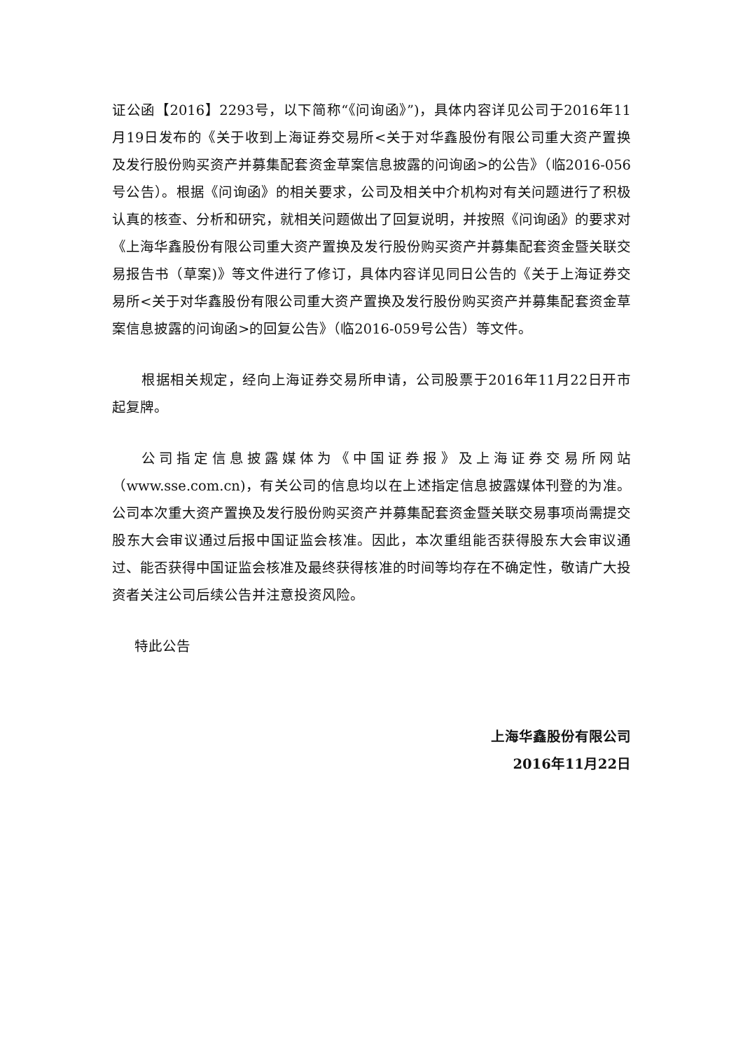证公函【2016】2293号，以下简称“《问询函》”)，具体内容详见公司于2016年11月19日发布的《关于收到上海证券交易所<关于对华鑫股份有限公司重大资产置换及发行股份购买资产并募集配套资金草案信息披露的问询函>的公告》（临2016-056号公告）。根据《问询函》的相关要求，公司及相关中介机构对有关问题进行了积极认真的核查、分析和研究，就相关问题做出了回复说明，并按照《问询函》的要求对《上海华鑫股份有限公司重大资产置换及发行股份购买资产并募集配套资金暨关联交易报告书（草案)》等文件进行了修订，具体内容详见同日公告的《关于上海证券交易所<关于对华鑫股份有限公司重大资产置换及发行股份购买资产并募集配套资金草案信息披露的问询函>的回复公告》（临2016-059号公告）等文件。
根据相关规定，经向上海证券交易所申请，公司股票于2016年11月22日开市起复牌。
公司指定信息披露媒体为《中国证券报》及上海证券交易所网站（www.sse.com.cn)，有关公司的信息均以在上述指定信息披露媒体刊登的为准。公司本次重大资产置换及发行股份购买资产并募集配套资金暨关联交易事项尚需提交股东大会审议通过后报中国证监会核准。因此，本次重组能否获得股东大会审议通过、能否获得中国证监会核准及最终获得核准的时间等均存在不确定性，敬请广大投资者关注公司后续公告并注意投资风险。
特此公告
上海华鑫股份有限公司
2016年11月22日